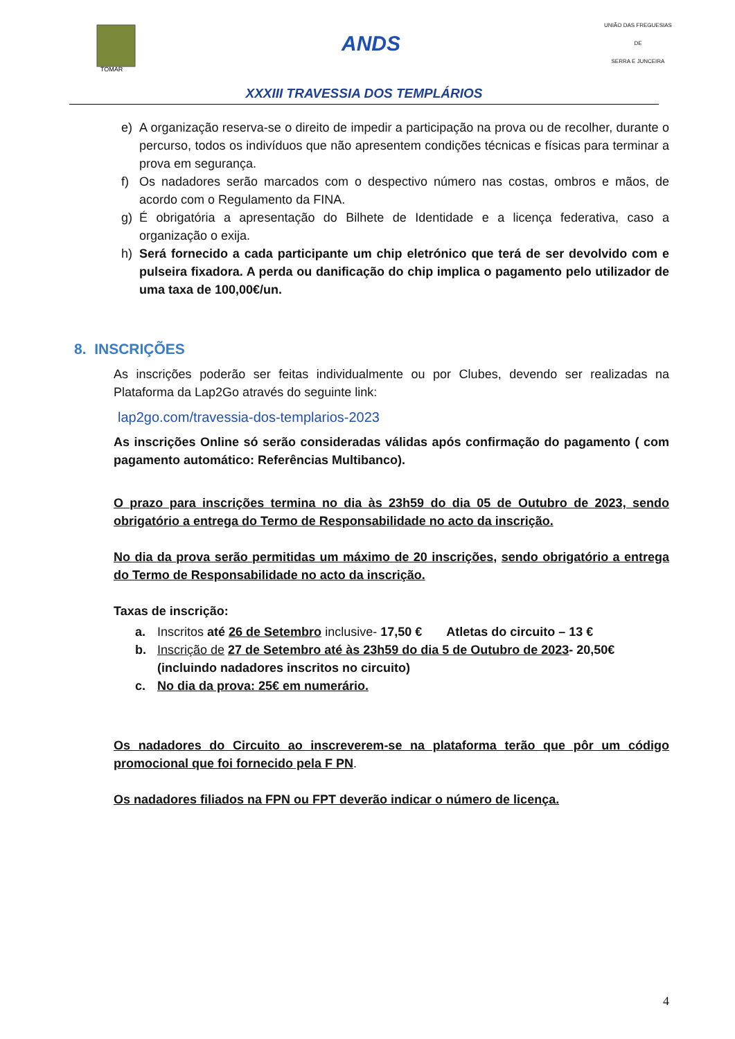TOMAR
ANDS
UNIÃO DAS FREGUESIAS
DE
SERRA E JUNCEIRA
XXXIII TRAVESSIA DOS TEMPLÁRIOS
e) A organização reserva-se o direito de impedir a participação na prova ou de recolher, durante o percurso, todos os indivíduos que não apresentem condições técnicas e físicas para terminar a prova em segurança.
f) Os nadadores serão marcados com o despectivo número nas costas, ombros e mãos, de acordo com o Regulamento da FINA.
g) É obrigatória a apresentação do Bilhete de Identidade e a licença federativa, caso a organização o exija.
h) Será fornecido a cada participante um chip eletrónico que terá de ser devolvido com e pulseira fixadora. A perda ou danificação do chip implica o pagamento pelo utilizador de uma taxa de 100,00€/un.
8. INSCRIÇÕES
As inscrições poderão ser feitas individualmente ou por Clubes, devendo ser realizadas na Plataforma da Lap2Go através do seguinte link:
lap2go.com/travessia-dos-templarios-2023
As inscrições Online só serão consideradas válidas após confirmação do pagamento ( com pagamento automático: Referências Multibanco).
O prazo para inscrições termina no dia às 23h59 do dia 05 de Outubro de 2023, sendo obrigatório a entrega do Termo de Responsabilidade no acto da inscrição.
No dia da prova serão permitidas um máximo de 20 inscrições, sendo obrigatório a entrega do Termo de Responsabilidade no acto da inscrição.
Taxas de inscrição:
a. Inscritos até 26 de Setembro inclusive- 17,50 € Atletas do circuito – 13 €
b. Inscrição de 27 de Setembro até às 23h59 do dia 5 de Outubro de 2023- 20,50€ (incluindo nadadores inscritos no circuito)
c. No dia da prova: 25€ em numerário.
Os nadadores do Circuito ao inscreverem-se na plataforma terão que pôr um código promocional que foi fornecido pela F PN.
Os nadadores filiados na FPN ou FPT deverão indicar o número de licença.
4